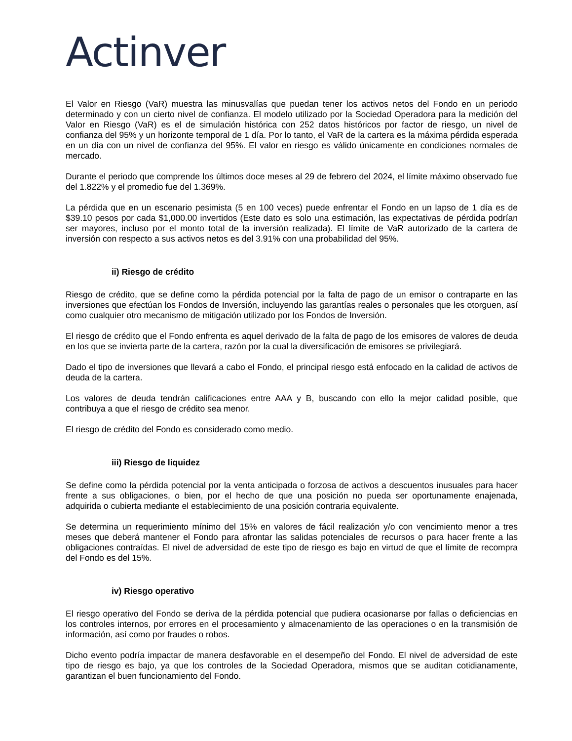Actinver
El Valor en Riesgo (VaR) muestra las minusvalías que puedan tener los activos netos del Fondo en un periodo determinado y con un cierto nivel de confianza. El modelo utilizado por la Sociedad Operadora para la medición del Valor en Riesgo (VaR) es el de simulación histórica con 252 datos históricos por factor de riesgo, un nivel de confianza del 95% y un horizonte temporal de 1 día. Por lo tanto, el VaR de la cartera es la máxima pérdida esperada en un día con un nivel de confianza del 95%. El valor en riesgo es válido únicamente en condiciones normales de mercado.
Durante el periodo que comprende los últimos doce meses al 29 de febrero del 2024, el límite máximo observado fue del 1.822% y el promedio fue del 1.369%.
La pérdida que en un escenario pesimista (5 en 100 veces) puede enfrentar el Fondo en un lapso de 1 día es de $39.10 pesos por cada $1,000.00 invertidos (Este dato es solo una estimación, las expectativas de pérdida podrían ser mayores, incluso por el monto total de la inversión realizada). El límite de VaR autorizado de la cartera de inversión con respecto a sus activos netos es del 3.91% con una probabilidad del 95%.
ii) Riesgo de crédito
Riesgo de crédito, que se define como la pérdida potencial por la falta de pago de un emisor o contraparte en las inversiones que efectúan los Fondos de Inversión, incluyendo las garantías reales o personales que les otorguen, así como cualquier otro mecanismo de mitigación utilizado por los Fondos de Inversión.
El riesgo de crédito que el Fondo enfrenta es aquel derivado de la falta de pago de los emisores de valores de deuda en los que se invierta parte de la cartera, razón por la cual la diversificación de emisores se privilegiará.
Dado el tipo de inversiones que llevará a cabo el Fondo, el principal riesgo está enfocado en la calidad de activos de deuda de la cartera.
Los valores de deuda tendrán calificaciones entre AAA y B, buscando con ello la mejor calidad posible, que contribuya a que el riesgo de crédito sea menor.
El riesgo de crédito del Fondo es considerado como medio.
iii) Riesgo de liquidez
Se define como la pérdida potencial por la venta anticipada o forzosa de activos a descuentos inusuales para hacer frente a sus obligaciones, o bien, por el hecho de que una posición no pueda ser oportunamente enajenada, adquirida o cubierta mediante el establecimiento de una posición contraria equivalente.
Se determina un requerimiento mínimo del 15% en valores de fácil realización y/o con vencimiento menor a tres meses que deberá mantener el Fondo para afrontar las salidas potenciales de recursos o para hacer frente a las obligaciones contraídas. El nivel de adversidad de este tipo de riesgo es bajo en virtud de que el límite de recompra del Fondo es del 15%.
iv) Riesgo operativo
El riesgo operativo del Fondo se deriva de la pérdida potencial que pudiera ocasionarse por fallas o deficiencias en los controles internos, por errores en el procesamiento y almacenamiento de las operaciones o en la transmisión de información, así como por fraudes o robos.
Dicho evento podría impactar de manera desfavorable en el desempeño del Fondo. El nivel de adversidad de este tipo de riesgo es bajo, ya que los controles de la Sociedad Operadora, mismos que se auditan cotidianamente, garantizan el buen funcionamiento del Fondo.